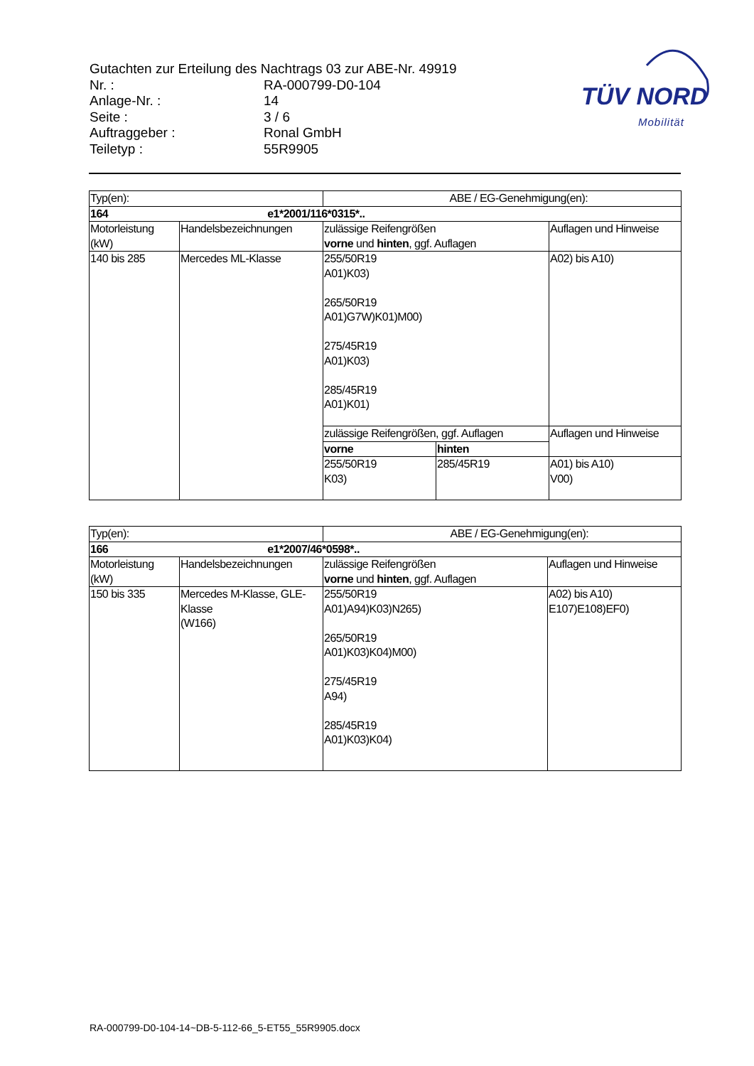| Gutachten zur Erteilung des Nachtrags 03 zur ABE-Nr. 49919 | |
| Nr. : | RA-000799-D0-104 |
| Anlage-Nr. : | 14 |
| Seite : | 3 / 6 |
| Auftraggeber : | Ronal GmbH |
| Teiletyp : | 55R9905 |
TÜV NORD
Mobilität
| Typ(en): | | ABE / EG-Genehmigung(en): | | |
| 164 e1*2001/116*0315*.. | | | | |
| Motorleistung (kW) | Handelsbezeichnungen | zulässige Reifengrößen vorne und hinten , ggf. Auflagen | | Auflagen und Hinweise |
| 140 bis 285 | Mercedes ML-Klasse | 255/50R19 A01)K03) 265/50R19 A01)G7W)K01)M00) 275/45R19 A01)K03) 285/45R19 A01)K01) | | A02) bis A10) |
| | | zulässige Reifengrößen, ggf. Auflagen | | Auflagen und Hinweise |
| | | vorne | hinten | |
| | | 255/50R19 K03) | 285/45R19 | A01) bis A10) V00) |
| Typ(en): | | ABE / EG-Genehmigung(en): | |
| 166 e1*2007/46*0598*.. | | | |
| Motorleistung (kW) | Handelsbezeichnungen | zulässige Reifengrößen vorne und hinten , ggf. Auflagen | Auflagen und Hinweise |
| 150 bis 335 | Mercedes M-Klasse, GLE-Klasse (W166) | 255/50R19 A01)A94)K03)N265) 265/50R19 A01)K03)K04)M00) 275/45R19 A94) 285/45R19 A01)K03)K04) | A02) bis A10) E107)E108)EF0) |
RA-000799-D0-104-14~DB-5-112-66_5-ET55_55R9905.docx